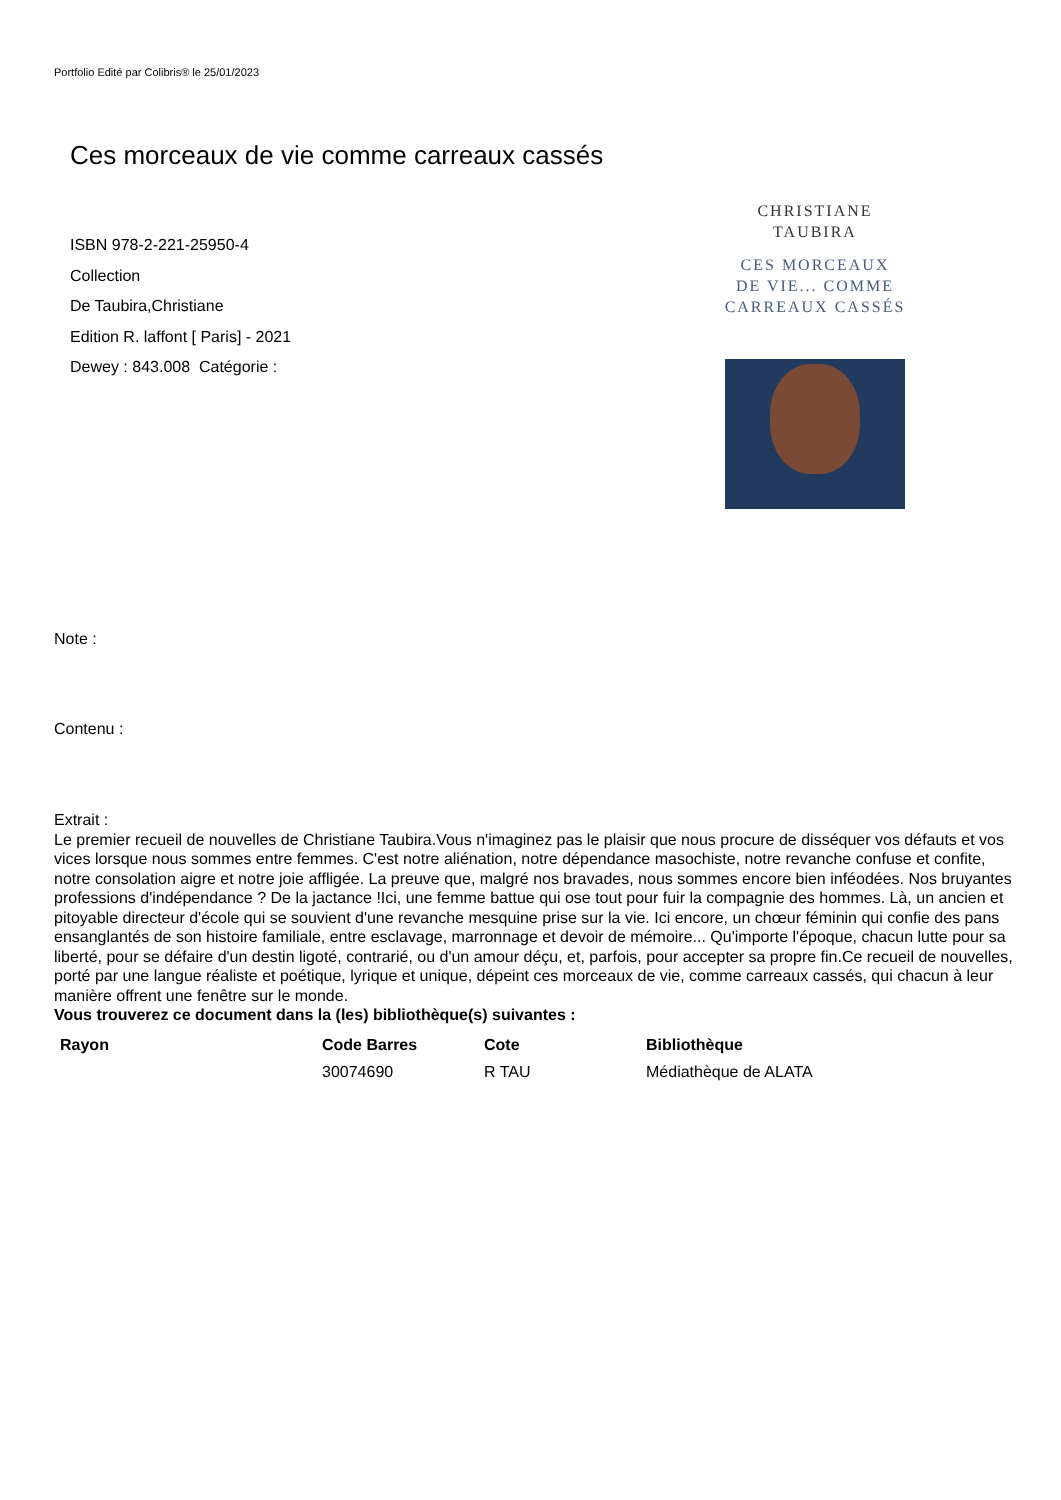Portfolio Edité par Colibris® le 25/01/2023
Ces morceaux de vie comme carreaux cassés
ISBN 978-2-221-25950-4
Collection
De Taubira,Christiane
Edition R. laffont [ Paris] - 2021
Dewey : 843.008 Catégorie :
CHRISTIANE
TAUBIRA
CES MORCEAUX
DE VIE... COMME
CARREAUX CASSÉS
Note :
Contenu :
Extrait :
Le premier recueil de nouvelles de Christiane Taubira.Vous n'imaginez pas le plaisir que nous procure de disséquer vos défauts et vos vices lorsque nous sommes entre femmes. C'est notre aliénation, notre dépendance masochiste, notre revanche confuse et confite, notre consolation aigre et notre joie affligée. La preuve que, malgré nos bravades, nous sommes encore bien inféodées. Nos bruyantes professions d'indépendance ? De la jactance !Ici, une femme battue qui ose tout pour fuir la compagnie des hommes. Là, un ancien et pitoyable directeur d'école qui se souvient d'une revanche mesquine prise sur la vie. Ici encore, un chœur féminin qui confie des pans ensanglantés de son histoire familiale, entre esclavage, marronnage et devoir de mémoire... Qu'importe l'époque, chacun lutte pour sa liberté, pour se défaire d'un destin ligoté, contrarié, ou d'un amour déçu, et, parfois, pour accepter sa propre fin.Ce recueil de nouvelles, porté par une langue réaliste et poétique, lyrique et unique, dépeint ces morceaux de vie, comme carreaux cassés, qui chacun à leur manière offrent une fenêtre sur le monde.
Vous trouverez ce document dans la (les) bibliothèque(s) suivantes :
| Rayon | Code Barres | Cote | Bibliothèque |
| --- | --- | --- | --- |
| | 30074690 | R TAU | Médiathèque de ALATA |